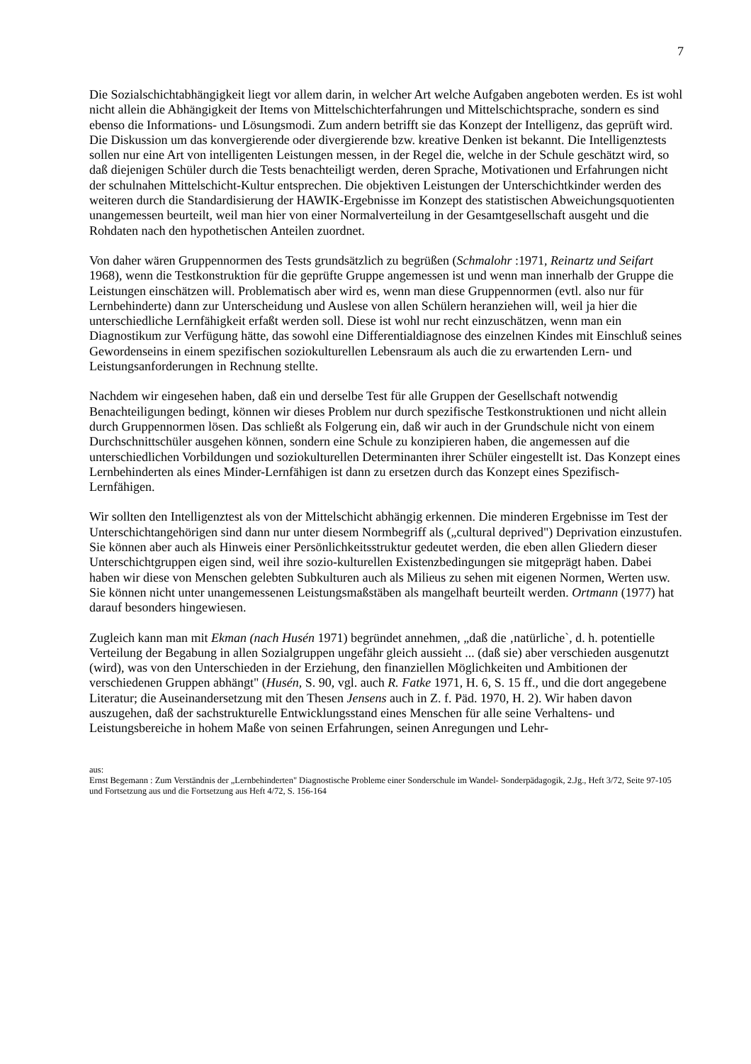7
Die Sozialschichtabhängigkeit liegt vor allem darin, in welcher Art welche Aufgaben angeboten werden. Es ist wohl nicht allein die Abhängigkeit der Items von Mittelschichterfahrungen und Mittelschichtsprache, sondern es sind ebenso die Informations- und Lösungsmodi. Zum andern betrifft sie das Konzept der Intelligenz, das geprüft wird. Die Diskussion um das konvergierende oder divergierende bzw. kreative Denken ist bekannt. Die Intelligenztests sollen nur eine Art von intelligenten Leistungen messen, in der Regel die, welche in der Schule geschätzt wird, so daß diejenigen Schüler durch die Tests benachteiligt werden, deren Sprache, Motivationen und Erfahrungen nicht der schulnahen Mittelschicht-Kultur entsprechen. Die objektiven Leistungen der Unterschichtkinder werden des weiteren durch die Standardisierung der HAWIK-Ergebnisse im Konzept des statistischen Abweichungsquotienten unangemessen beurteilt, weil man hier von einer Normalverteilung in der Gesamtgesellschaft ausgeht und die Rohdaten nach den hypothetischen Anteilen zuordnet.
Von daher wären Gruppennormen des Tests grundsätzlich zu begrüßen (Schmalohr :1971, Reinartz und Seifart 1968), wenn die Testkonstruktion für die geprüfte Gruppe angemessen ist und wenn man innerhalb der Gruppe die Leistungen einschätzen will. Problematisch aber wird es, wenn man diese Gruppennormen (evtl. also nur für Lernbehinderte) dann zur Unterscheidung und Auslese von allen Schülern heranziehen will, weil ja hier die unterschiedliche Lernfähigkeit erfaßt werden soll. Diese ist wohl nur recht einzuschätzen, wenn man ein Diagnostikum zur Verfügung hätte, das sowohl eine Differentialdiagnose des einzelnen Kindes mit Einschluß seines Gewordenseins in einem spezifischen soziokulturellen Lebensraum als auch die zu erwartenden Lern- und Leistungsanforderungen in Rechnung stellte.
Nachdem wir eingesehen haben, daß ein und derselbe Test für alle Gruppen der Gesellschaft notwendig Benachteiligungen bedingt, können wir dieses Problem nur durch spezifische Testkonstruktionen und nicht allein durch Gruppennormen lösen. Das schließt als Folgerung ein, daß wir auch in der Grundschule nicht von einem Durchschnittschüler ausgehen können, sondern eine Schule zu konzipieren haben, die angemessen auf die unterschiedlichen Vorbildungen und soziokulturellen Determinanten ihrer Schüler eingestellt ist. Das Konzept eines Lernbehinderten als eines Minder-Lernfähigen ist dann zu ersetzen durch das Konzept eines Spezifisch-Lernfähigen.
Wir sollten den Intelligenztest als von der Mittelschicht abhängig erkennen. Die minderen Ergebnisse im Test der Unterschichtangehörigen sind dann nur unter diesem Normbegriff als („cultural deprived") Deprivation einzustufen. Sie können aber auch als Hinweis einer Persönlichkeitsstruktur gedeutet werden, die eben allen Gliedern dieser Unterschichtgruppen eigen sind, weil ihre sozio-kulturellen Existenzbedingungen sie mitgeprägt haben. Dabei haben wir diese von Menschen gelebten Subkulturen auch als Milieus zu sehen mit eigenen Normen, Werten usw. Sie können nicht unter unangemessenen Leistungsmaßstäben als mangelhaft beurteilt werden. Ortmann (1977) hat darauf besonders hingewiesen.
Zugleich kann man mit Ekman (nach Husén 1971) begründet annehmen, „daß die ‚natürliche`, d. h. potentielle Verteilung der Begabung in allen Sozialgruppen ungefähr gleich aussieht ... (daß sie) aber verschieden ausgenutzt (wird), was von den Unterschieden in der Erziehung, den finanziellen Möglichkeiten und Ambitionen der verschiedenen Gruppen abhängt" (Husén, S. 90, vgl. auch R. Fatke 1971, H. 6, S. 15 ff., und die dort angegebene Literatur; die Auseinandersetzung mit den Thesen Jensens auch in Z. f. Päd. 1970, H. 2). Wir haben davon auszugehen, daß der sachstrukturelle Entwicklungsstand eines Menschen für alle seine Verhaltens- und Leistungsbereiche in hohem Maße von seinen Erfahrungen, seinen Anregungen und Lehr-
aus:
Ernst Begemann : Zum Verständnis der „Lernbehinderten" Diagnostische Probleme einer Sonderschule im Wandel- Sonderpädagogik, 2.Jg., Heft 3/72, Seite 97-105 und Fortsetzung aus und die Fortsetzung aus Heft 4/72, S. 156-164